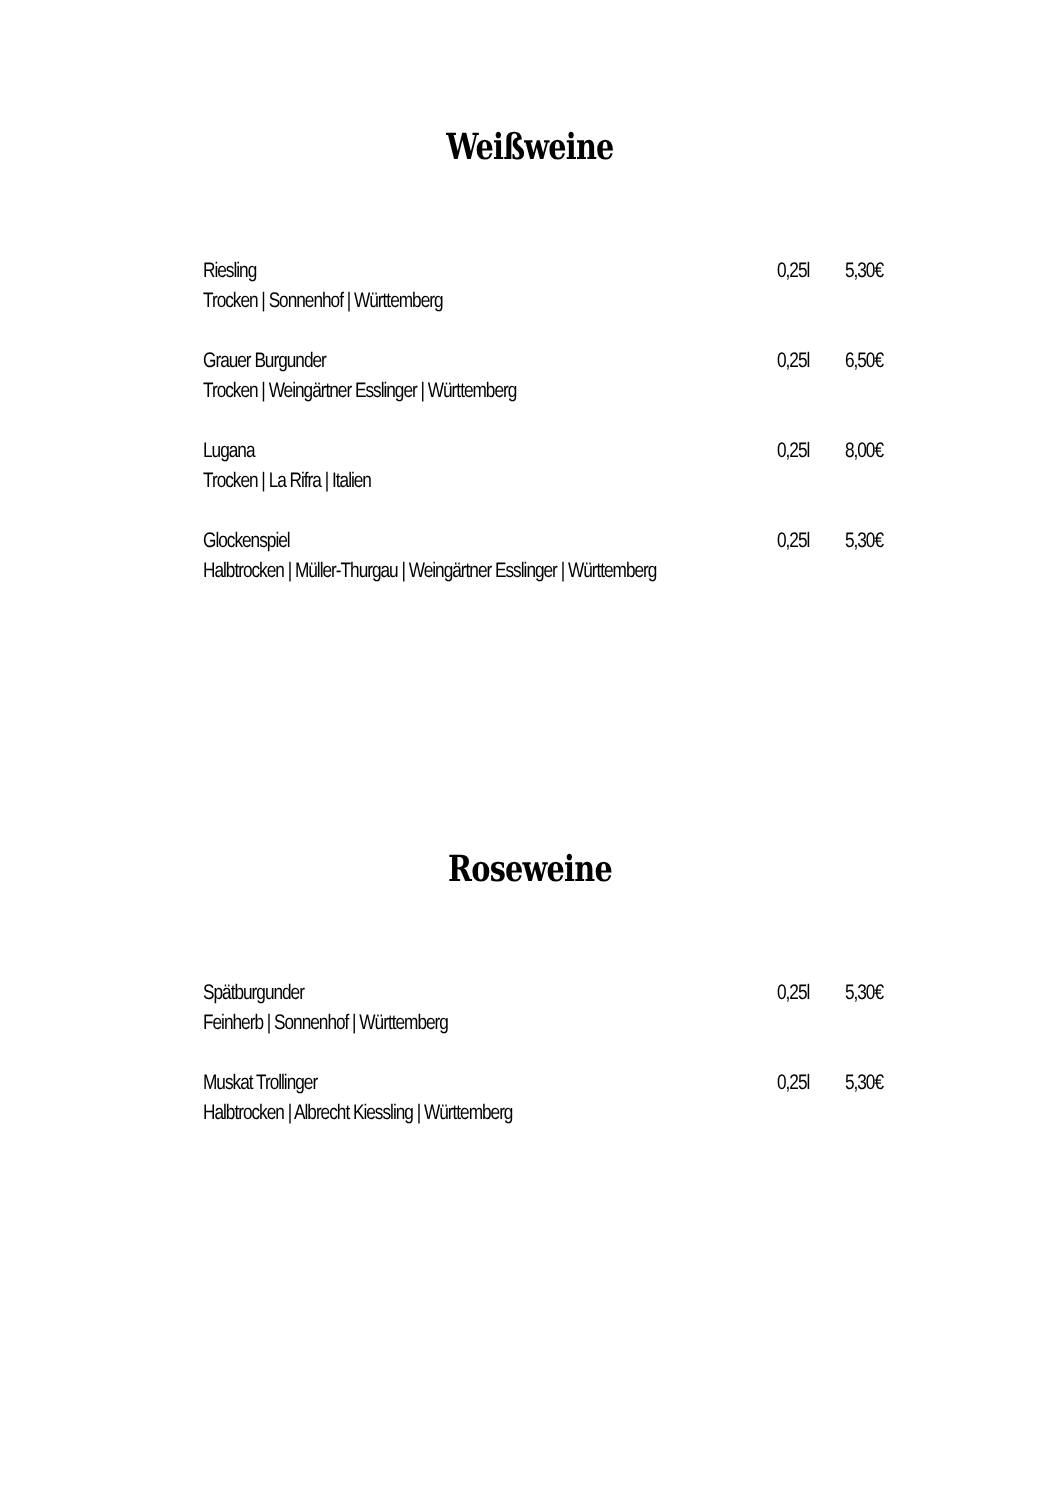Weißweine
Riesling 0,25l 5,30€
Trocken | Sonnenhof | Württemberg
Grauer Burgunder 0,25l 6,50€
Trocken | Weingärtner Esslinger | Württemberg
Lugana 0,25l 8,00€
Trocken | La Rifra | Italien
Glockenspiel 0,25l 5,30€
Halbtrocken | Müller-Thurgau | Weingärtner Esslinger | Württemberg
Roseweine
Spätburgunder 0,25l 5,30€
Feinherb | Sonnenhof | Württemberg
Muskat Trollinger 0,25l 5,30€
Halbtrocken | Albrecht Kiessling | Württemberg